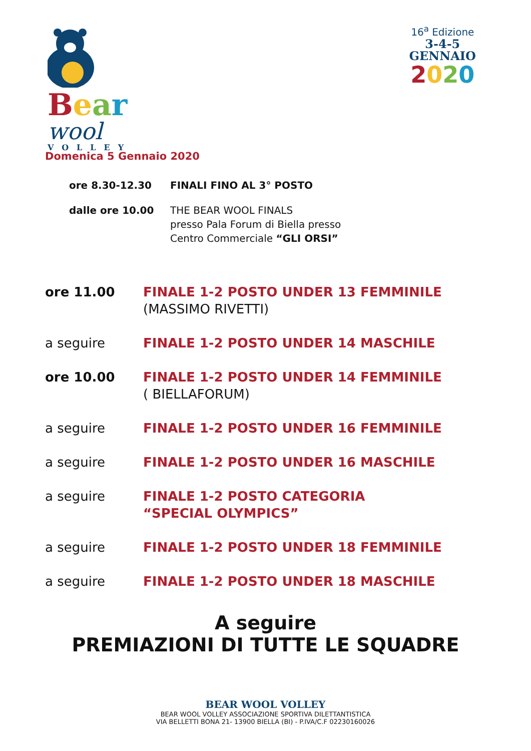Bear
wool
VOLLEY
16<sup>a</sup> Edizione
3-4-5
GENNAIO
2020
Domenica 5 Gennaio 2020
ore 8.30-12.30 FINALI FINO AL 3° POSTO
dalle ore 10.00 THE BEAR WOOL FINALS
presso Pala Forum di Biella presso
Centro Commerciale “GLI ORSI”
ore 11.00 FINALE 1-2 POSTO UNDER 13 FEMMINILE
(MASSIMO RIVETTI)
a seguire FINALE 1-2 POSTO UNDER 14 MASCHILE
ore 10.00 FINALE 1-2 POSTO UNDER 14 FEMMINILE
( BIELLAFORUM)
a seguire FINALE 1-2 POSTO UNDER 16 FEMMINILE
a seguire FINALE 1-2 POSTO UNDER 16 MASCHILE
a seguire FINALE 1-2 POSTO CATEGORIA
“SPECIAL OLYMPICS”
a seguire FINALE 1-2 POSTO UNDER 18 FEMMINILE
a seguire FINALE 1-2 POSTO UNDER 18 MASCHILE
A seguire
PREMIAZIONI DI TUTTE LE SQUADRE
BEAR WOOL VOLLEY
BEAR WOOL VOLLEY ASSOCIAZIONE SPORTIVA DILETTANTISTICA
VIA BELLETTI BONA 21- 13900 BIELLA (BI) - P.IVA/C.F 02230160026